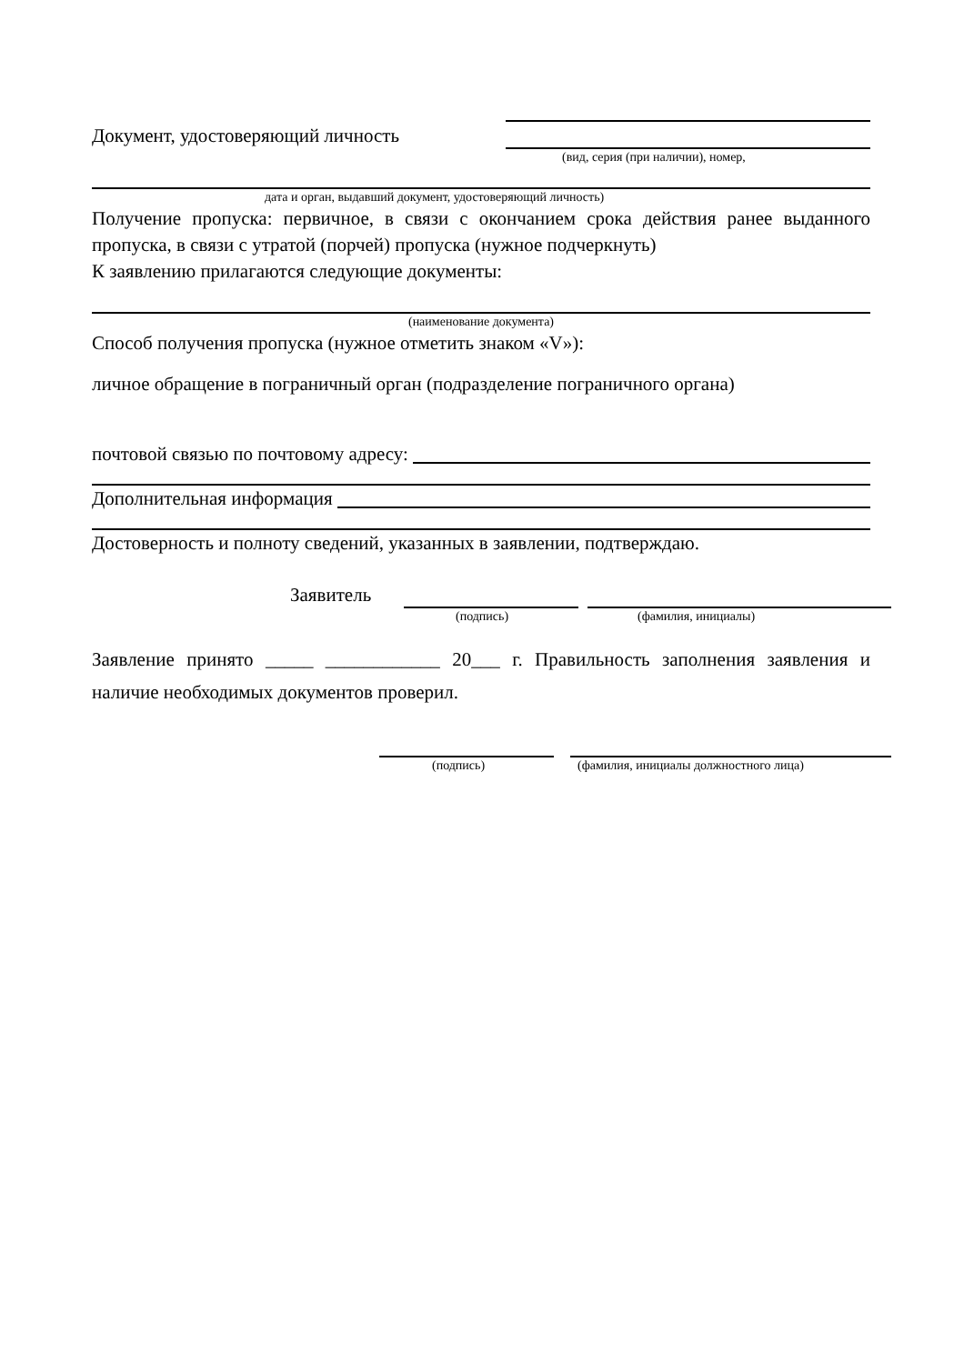Документ, удостоверяющий личность
(вид, серия (при наличии), номер,
дата и орган, выдавший документ, удостоверяющий личность)
Получение пропуска: первичное, в связи с окончанием срока действия ранее выданного пропуска, в связи с утратой (порчей) пропуска (нужное подчеркнуть)
К заявлению прилагаются следующие документы:
(наименование документа)
Способ получения пропуска (нужное отметить знаком «V»):
личное обращение в пограничный орган (подразделение пограничного органа)
почтовой связью по почтовому адресу:
Дополнительная информация
Достоверность и полноту сведений, указанных в заявлении, подтверждаю.
Заявитель
(подпись)
(фамилия, инициалы)
Заявление принято _____ ____________ 20___ г. Правильность заполнения заявления и наличие необходимых документов проверил.
(подпись)
(фамилия, инициалы должностного лица)